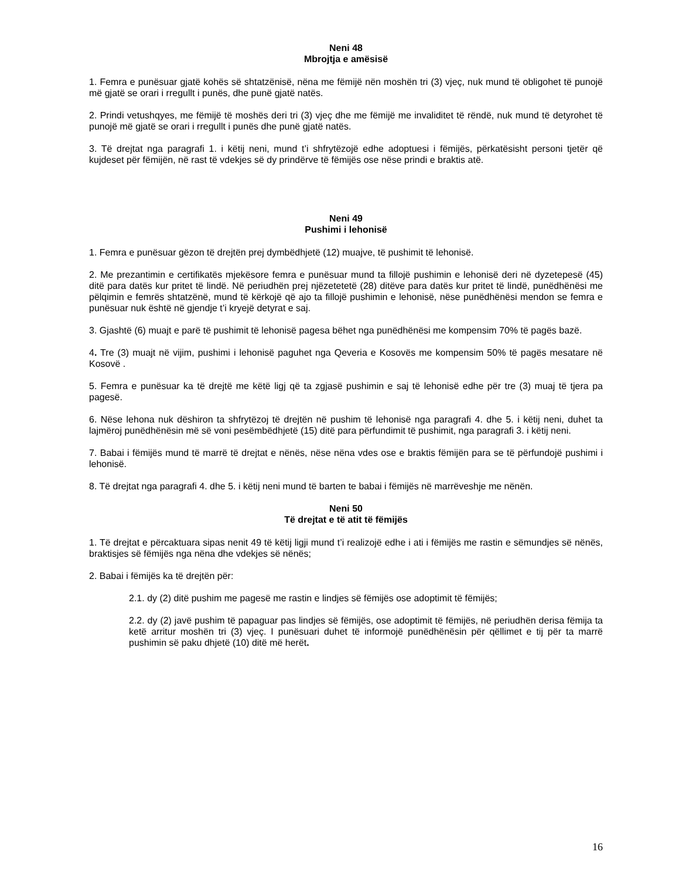Neni 48
Mbrojtja e amësisë
1. Femra e punësuar gjatë kohës së shtatzënisë, nëna me fëmijë nën moshën tri (3) vjeç, nuk mund të obligohet të punojë më gjatë se orari i rregullt i punës, dhe punë gjatë natës.
2. Prindi vetushqyes, me fëmijë të moshës deri tri (3) vjeç dhe me fëmijë me invaliditet të rëndë, nuk mund të detyrohet të punojë më gjatë se orari i rregullt i punës dhe punë gjatë natës.
3. Të drejtat nga paragrafi 1. i këtij neni, mund t’i shfrytëzojë edhe adoptuesi i fëmijës, përkatësisht personi tjetër që kujdeset për fëmijën, në rast të vdekjes së dy prindërve të fëmijës ose nëse prindi e braktis atë.
Neni 49
Pushimi i lehonisë
1. Femra e punësuar gëzon të drejtën prej dymbëdhjetë (12) muajve, të pushimit të lehonisë.
2. Me prezantimin e certifikatës mjekësore femra e punësuar mund ta fillojë pushimin e lehonisë deri në dyzetepesë (45) ditë para datës kur pritet të lindë. Në periudhën prej njëzetetetë (28) ditëve para datës kur pritet të lindë, punëdhënësi me pëlqimin e femrës shtatzënë, mund të kërkojë që ajo ta fillojë pushimin e lehonisë, nëse punëdhënësi mendon se femra e punësuar nuk është në gjendje t’i kryejë detyrat e saj.
3. Gjashtë (6) muajt e parë të pushimit të lehonisë pagesa bëhet nga punëdhënësi me kompensim 70% të pagës bazë.
4. Tre (3) muajt në vijim, pushimi i lehonisë paguhet nga Qeveria e Kosovës me kompensim 50% të pagës mesatare në Kosovë .
5. Femra e punësuar ka të drejtë me këtë ligj që ta zgjasë pushimin e saj të lehonisë edhe për tre (3) muaj të tjera pa pagesë.
6. Nëse lehona nuk dëshiron ta shfrytëzoj të drejtën në pushim të lehonisë nga paragrafi 4. dhe 5. i këtij neni, duhet ta lajmëroj punëdhënësin më së voni pesëmbëdhjetë (15) ditë para përfundimit të pushimit, nga paragrafi 3. i këtij neni.
7. Babai i fëmijës mund të marrë të drejtat e nënës, nëse nëna vdes ose e braktis fëmijën para se të përfundojë pushimi i lehonisë.
8. Të drejtat nga paragrafi 4. dhe 5. i këtij neni mund të barten te babai i fëmijës në marrëveshje me nënën.
Neni 50
Të drejtat e të atit të fëmijës
1. Të drejtat e përcaktuara sipas nenit 49 të këtij ligji mund t’i realizojë edhe i ati i fëmijës me rastin e sëmundjes së nënës, braktisjes së fëmijës nga nëna dhe vdekjes së nënës;
2. Babai i fëmijës ka të drejtën për:
2.1. dy (2) ditë pushim me pagesë me rastin e lindjes së fëmijës ose adoptimit të fëmijës;
2.2. dy (2) javë pushim të papaguar pas lindjes së fëmijës, ose adoptimit të fëmijës, në periudhën derisa fëmija ta ketë arritur moshën tri (3) vjeç. I punësuari duhet të informojë punëdhënësin për qëllimet e tij për ta marrë pushimin së paku dhjetë (10) ditë më herët.
16